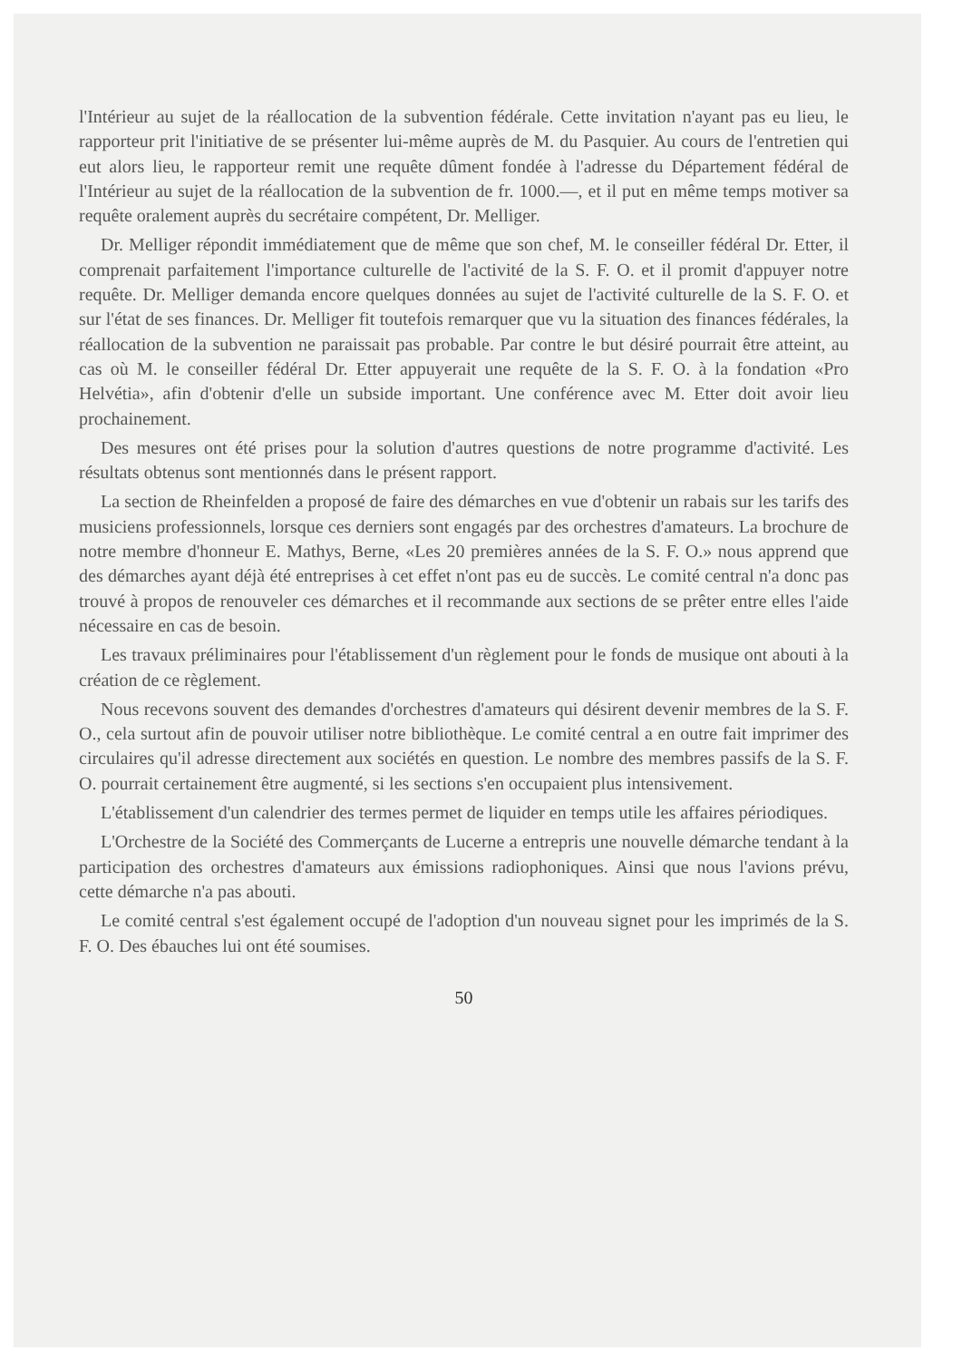l'Intérieur au sujet de la réallocation de la subvention fédérale. Cette invitation n'ayant pas eu lieu, le rapporteur prit l'initiative de se présenter lui-même auprès de M. du Pasquier. Au cours de l'entretien qui eut alors lieu, le rapporteur remit une requête dûment fondée à l'adresse du Département fédéral de l'Intérieur au sujet de la réallocation de la subvention de fr. 1000.—, et il put en même temps motiver sa requête oralement auprès du secrétaire compétent, Dr. Melliger.
Dr. Melliger répondit immédiatement que de même que son chef, M. le conseiller fédéral Dr. Etter, il comprenait parfaitement l'importance culturelle de l'activité de la S. F. O. et il promit d'appuyer notre requête. Dr. Melliger demanda encore quelques données au sujet de l'activité culturelle de la S. F. O. et sur l'état de ses finances. Dr. Melliger fit toutefois remarquer que vu la situation des finances fédérales, la réallocation de la subvention ne paraissait pas probable. Par contre le but désiré pourrait être atteint, au cas où M. le conseiller fédéral Dr. Etter appuyerait une requête de la S. F. O. à la fondation «Pro Helvétia», afin d'obtenir d'elle un subside important. Une conférence avec M. Etter doit avoir lieu prochainement.
Des mesures ont été prises pour la solution d'autres questions de notre programme d'activité. Les résultats obtenus sont mentionnés dans le présent rapport.
La section de Rheinfelden a proposé de faire des démarches en vue d'obtenir un rabais sur les tarifs des musiciens professionnels, lorsque ces derniers sont engagés par des orchestres d'amateurs. La brochure de notre membre d'honneur E. Mathys, Berne, «Les 20 premières années de la S. F. O.» nous apprend que des démarches ayant déjà été entreprises à cet effet n'ont pas eu de succès. Le comité central n'a donc pas trouvé à propos de renouveler ces démarches et il recommande aux sections de se prêter entre elles l'aide nécessaire en cas de besoin.
Les travaux préliminaires pour l'établissement d'un règlement pour le fonds de musique ont abouti à la création de ce règlement.
Nous recevons souvent des demandes d'orchestres d'amateurs qui désirent devenir membres de la S. F. O., cela surtout afin de pouvoir utiliser notre bibliothèque. Le comité central a en outre fait imprimer des circulaires qu'il adresse directement aux sociétés en question. Le nombre des membres passifs de la S. F. O. pourrait certainement être augmenté, si les sections s'en occupaient plus intensivement.
L'établissement d'un calendrier des termes permet de liquider en temps utile les affaires périodiques.
L'Orchestre de la Société des Commerçants de Lucerne a entrepris une nouvelle démarche tendant à la participation des orchestres d'amateurs aux émissions radiophoniques. Ainsi que nous l'avions prévu, cette démarche n'a pas abouti.
Le comité central s'est également occupé de l'adoption d'un nouveau signet pour les imprimés de la S. F. O. Des ébauches lui ont été soumises.
50